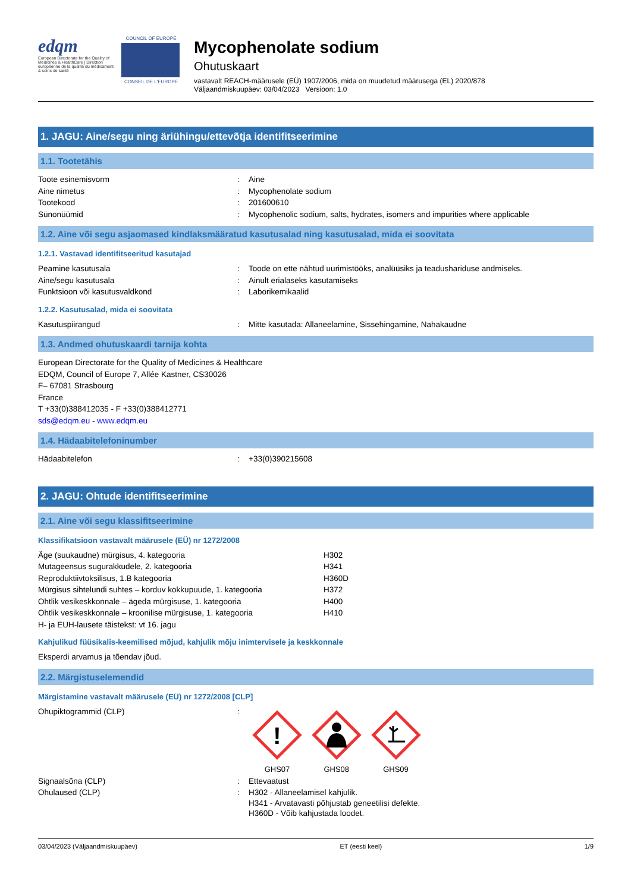edqm
European Directorate for the Quality of Medicines & HealthCare | Direction européenne de la qualité du médicament & soins de santé
COUNCIL OF EUROPE
CONSEIL DE L'EUROPE
Mycophenolate sodium
Ohutuskaart
vastavalt REACH-määrusele (EÜ) 1907/2006, mida on muudetud määrusega (EL) 2020/878
Väljaandmiskuupäev: 03/04/2023 Versioon: 1.0
1. JAGU: Aine/segu ning äriühingu/ettevõtja identifitseerimine
1.1. Tootetähis
| Toote esinemisvorm | : | Aine |
| Aine nimetus | : | Mycophenolate sodium |
| Tootekood | : | 201600610 |
| Sünonüümid | : | Mycophenolic sodium, salts, hydrates, isomers and impurities where applicable |
1.2. Aine või segu asjaomased kindlaksmääratud kasutusalad ning kasutusalad, mida ei soovitata
1.2.1. Vastavad identifitseeritud kasutajad
| Peamine kasutusala | : | Toode on ette nähtud uurimistööks, analüüsiks ja teadushariduse andmiseks. |
| Aine/segu kasutusala | : | Ainult erialaseks kasutamiseks |
| Funktsioon või kasutusvaldkond | : | Laborikemikaalid |
1.2.2. Kasutusalad, mida ei soovitata
| Kasutuspiirangud | : | Mitte kasutada: Allaneelamine, Sissehingamine, Nahakaudne |
1.3. Andmed ohutuskaardi tarnija kohta
European Directorate for the Quality of Medicines & Healthcare
EDQM, Council of Europe 7, Allée Kastner, CS30026
F– 67081 Strasbourg
France
T +33(0)388412035 - F +33(0)388412771
sds@edqm.eu - www.edqm.eu
1.4. Hädaabitelefoninumber
| Hädaabitelefon | : | +33(0)390215608 |
2. JAGU: Ohtude identifitseerimine
2.1. Aine või segu klassifitseerimine
Klassifikatsioon vastavalt määrusele (EÜ) nr 1272/2008
| Äge (suukaudne) mürgisus, 4. kategooria | H302 |
| Mutageensus sugurakkudele, 2. kategooria | H341 |
| Reproduktiivtoksilisus, 1.B kategooria | H360D |
| Mürgisus sihtelundi suhtes – korduv kokkupuude, 1. kategooria | H372 |
| Ohtlik vesikeskkonnale – ägeda mürgisuse, 1. kategooria | H400 |
| Ohtlik vesikeskkonnale – kroonilise mürgisuse, 1. kategooria | H410 |
| H- ja EUH-lausete täistekst: vt 16. jagu | |
Kahjulikud füüsikalis-keemilised mõjud, kahjulik mõju inimtervisele ja keskkonnale
Eksperdi arvamus ja tõendav jõud.
2.2. Märgistuselemendid
Märgistamine vastavalt määrusele (EÜ) nr 1272/2008 [CLP]
| Ohupiktogrammid (CLP) | : | ! GHS07 GHS08 GHS09 |
| Signaalsõna (CLP) | : | Ettevaatust |
| Ohulaused (CLP) | : | H302 - Allaneelamisel kahjulik. H341 - Arvatavasti põhjustab geneetilisi defekte. H360D - Võib kahjustada loodet. |
03/04/2023 (Väljaandmiskuupäev) ET (eesti keel) 1/9